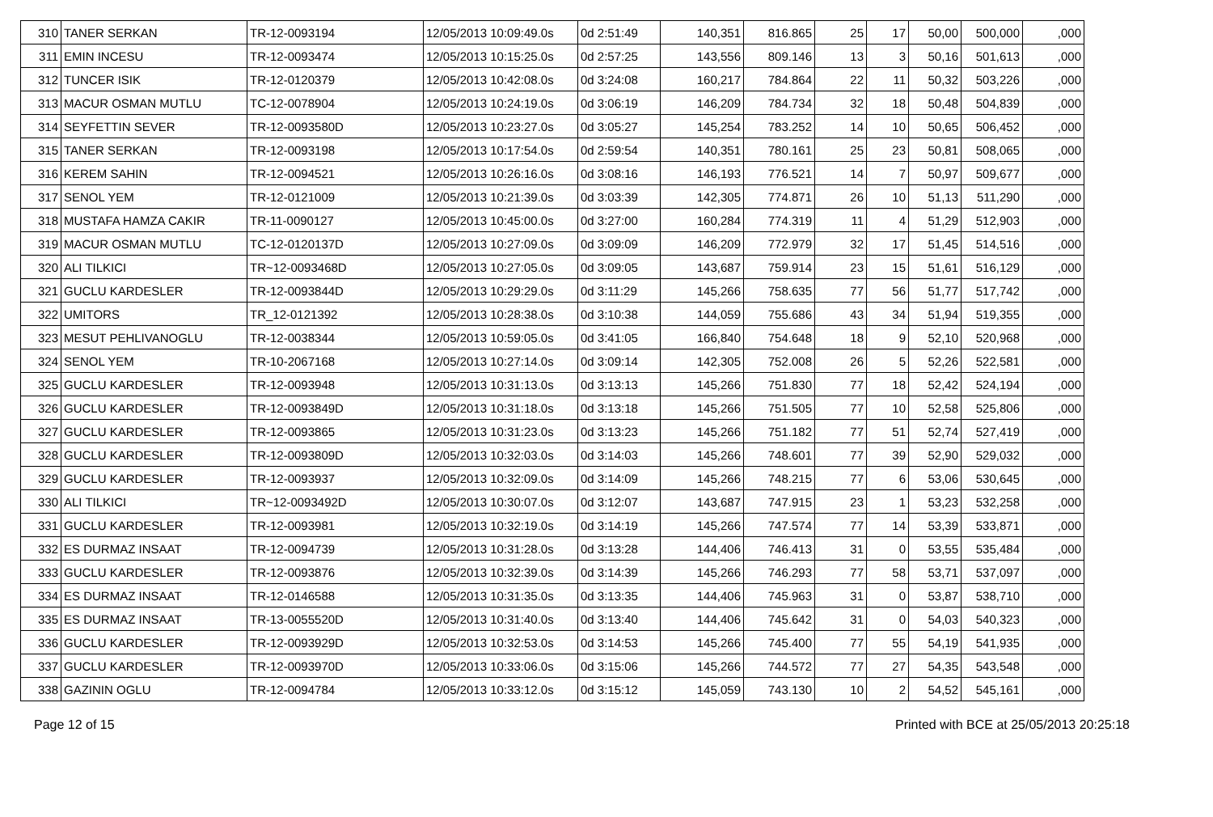| 310 | TANER SERKAN | TR-12-0093194 | 12/05/2013 10:09:49.0s | 0d 2:51:49 | 140,351 | 816.865 | 25 | 17 | 50,00 | 500,000 | ,000 |
| 311 | EMIN INCESU | TR-12-0093474 | 12/05/2013 10:15:25.0s | 0d 2:57:25 | 143,556 | 809.146 | 13 | 3 | 50,16 | 501,613 | ,000 |
| 312 | TUNCER ISIK | TR-12-0120379 | 12/05/2013 10:42:08.0s | 0d 3:24:08 | 160,217 | 784.864 | 22 | 11 | 50,32 | 503,226 | ,000 |
| 313 | MACUR OSMAN MUTLU | TC-12-0078904 | 12/05/2013 10:24:19.0s | 0d 3:06:19 | 146,209 | 784.734 | 32 | 18 | 50,48 | 504,839 | ,000 |
| 314 | SEYFETTIN SEVER | TR-12-0093580D | 12/05/2013 10:23:27.0s | 0d 3:05:27 | 145,254 | 783.252 | 14 | 10 | 50,65 | 506,452 | ,000 |
| 315 | TANER SERKAN | TR-12-0093198 | 12/05/2013 10:17:54.0s | 0d 2:59:54 | 140,351 | 780.161 | 25 | 23 | 50,81 | 508,065 | ,000 |
| 316 | KEREM SAHIN | TR-12-0094521 | 12/05/2013 10:26:16.0s | 0d 3:08:16 | 146,193 | 776.521 | 14 | 7 | 50,97 | 509,677 | ,000 |
| 317 | SENOL YEM | TR-12-0121009 | 12/05/2013 10:21:39.0s | 0d 3:03:39 | 142,305 | 774.871 | 26 | 10 | 51,13 | 511,290 | ,000 |
| 318 | MUSTAFA HAMZA CAKIR | TR-11-0090127 | 12/05/2013 10:45:00.0s | 0d 3:27:00 | 160,284 | 774.319 | 11 | 4 | 51,29 | 512,903 | ,000 |
| 319 | MACUR OSMAN MUTLU | TC-12-0120137D | 12/05/2013 10:27:09.0s | 0d 3:09:09 | 146,209 | 772.979 | 32 | 17 | 51,45 | 514,516 | ,000 |
| 320 | ALI TILKICI | TR~12-0093468D | 12/05/2013 10:27:05.0s | 0d 3:09:05 | 143,687 | 759.914 | 23 | 15 | 51,61 | 516,129 | ,000 |
| 321 | GUCLU KARDESLER | TR-12-0093844D | 12/05/2013 10:29:29.0s | 0d 3:11:29 | 145,266 | 758.635 | 77 | 56 | 51,77 | 517,742 | ,000 |
| 322 | UMITORS | TR_12-0121392 | 12/05/2013 10:28:38.0s | 0d 3:10:38 | 144,059 | 755.686 | 43 | 34 | 51,94 | 519,355 | ,000 |
| 323 | MESUT PEHLIVANOGLU | TR-12-0038344 | 12/05/2013 10:59:05.0s | 0d 3:41:05 | 166,840 | 754.648 | 18 | 9 | 52,10 | 520,968 | ,000 |
| 324 | SENOL YEM | TR-10-2067168 | 12/05/2013 10:27:14.0s | 0d 3:09:14 | 142,305 | 752.008 | 26 | 5 | 52,26 | 522,581 | ,000 |
| 325 | GUCLU KARDESLER | TR-12-0093948 | 12/05/2013 10:31:13.0s | 0d 3:13:13 | 145,266 | 751.830 | 77 | 18 | 52,42 | 524,194 | ,000 |
| 326 | GUCLU KARDESLER | TR-12-0093849D | 12/05/2013 10:31:18.0s | 0d 3:13:18 | 145,266 | 751.505 | 77 | 10 | 52,58 | 525,806 | ,000 |
| 327 | GUCLU KARDESLER | TR-12-0093865 | 12/05/2013 10:31:23.0s | 0d 3:13:23 | 145,266 | 751.182 | 77 | 51 | 52,74 | 527,419 | ,000 |
| 328 | GUCLU KARDESLER | TR-12-0093809D | 12/05/2013 10:32:03.0s | 0d 3:14:03 | 145,266 | 748.601 | 77 | 39 | 52,90 | 529,032 | ,000 |
| 329 | GUCLU KARDESLER | TR-12-0093937 | 12/05/2013 10:32:09.0s | 0d 3:14:09 | 145,266 | 748.215 | 77 | 6 | 53,06 | 530,645 | ,000 |
| 330 | ALI TILKICI | TR~12-0093492D | 12/05/2013 10:30:07.0s | 0d 3:12:07 | 143,687 | 747.915 | 23 | 1 | 53,23 | 532,258 | ,000 |
| 331 | GUCLU KARDESLER | TR-12-0093981 | 12/05/2013 10:32:19.0s | 0d 3:14:19 | 145,266 | 747.574 | 77 | 14 | 53,39 | 533,871 | ,000 |
| 332 | ES DURMAZ INSAAT | TR-12-0094739 | 12/05/2013 10:31:28.0s | 0d 3:13:28 | 144,406 | 746.413 | 31 | 0 | 53,55 | 535,484 | ,000 |
| 333 | GUCLU KARDESLER | TR-12-0093876 | 12/05/2013 10:32:39.0s | 0d 3:14:39 | 145,266 | 746.293 | 77 | 58 | 53,71 | 537,097 | ,000 |
| 334 | ES DURMAZ INSAAT | TR-12-0146588 | 12/05/2013 10:31:35.0s | 0d 3:13:35 | 144,406 | 745.963 | 31 | 0 | 53,87 | 538,710 | ,000 |
| 335 | ES DURMAZ INSAAT | TR-13-0055520D | 12/05/2013 10:31:40.0s | 0d 3:13:40 | 144,406 | 745.642 | 31 | 0 | 54,03 | 540,323 | ,000 |
| 336 | GUCLU KARDESLER | TR-12-0093929D | 12/05/2013 10:32:53.0s | 0d 3:14:53 | 145,266 | 745.400 | 77 | 55 | 54,19 | 541,935 | ,000 |
| 337 | GUCLU KARDESLER | TR-12-0093970D | 12/05/2013 10:33:06.0s | 0d 3:15:06 | 145,266 | 744.572 | 77 | 27 | 54,35 | 543,548 | ,000 |
| 338 | GAZININ OGLU | TR-12-0094784 | 12/05/2013 10:33:12.0s | 0d 3:15:12 | 145,059 | 743.130 | 10 | 2 | 54,52 | 545,161 | ,000 |
Page 12 of 15 Printed with BCE at 25/05/2013 20:25:18